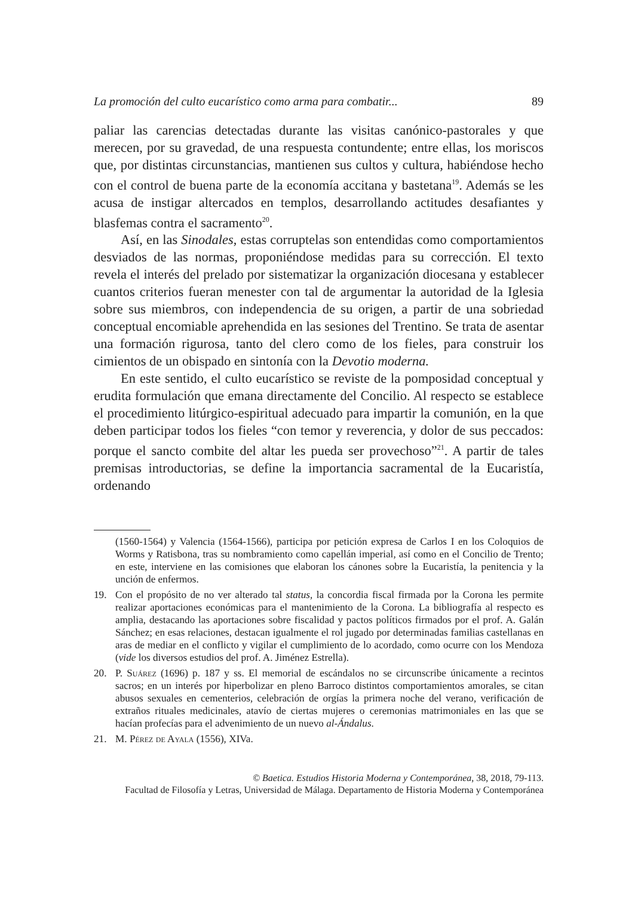La promoción del culto eucarístico como arma para combatir... 89
paliar las carencias detectadas durante las visitas canónico-pastorales y que merecen, por su gravedad, de una respuesta contundente; entre ellas, los moriscos que, por distintas circunstancias, mantienen sus cultos y cultura, habiéndose hecho con el control de buena parte de la economía accitana y bastetana<sup>19</sup>. Además se les acusa de instigar altercados en templos, desarrollando actitudes desafiantes y blasfemas contra el sacramento<sup>20</sup>.
Así, en las Sinodales, estas corruptelas son entendidas como comportamientos desviados de las normas, proponiéndose medidas para su corrección. El texto revela el interés del prelado por sistematizar la organización diocesana y establecer cuantos criterios fueran menester con tal de argumentar la autoridad de la Iglesia sobre sus miembros, con independencia de su origen, a partir de una sobriedad conceptual encomiable aprehendida en las sesiones del Trentino. Se trata de asentar una formación rigurosa, tanto del clero como de los fieles, para construir los cimientos de un obispado en sintonía con la Devotio moderna.
En este sentido, el culto eucarístico se reviste de la pomposidad conceptual y erudita formulación que emana directamente del Concilio. Al respecto se establece el procedimiento litúrgico-espiritual adecuado para impartir la comunión, en la que deben participar todos los fieles “con temor y reverencia, y dolor de sus peccados: porque el sancto combite del altar les pueda ser provechoso”<sup>21</sup>. A partir de tales premisas introductorias, se define la importancia sacramental de la Eucaristía, ordenando
(1560-1564) y Valencia (1564-1566), participa por petición expresa de Carlos I en los Coloquios de Worms y Ratisbona, tras su nombramiento como capellán imperial, así como en el Concilio de Trento; en este, interviene en las comisiones que elaboran los cánones sobre la Eucaristía, la penitencia y la unción de enfermos.
19. Con el propósito de no ver alterado tal status, la concordia fiscal firmada por la Corona les permite realizar aportaciones económicas para el mantenimiento de la Corona. La bibliografía al respecto es amplia, destacando las aportaciones sobre fiscalidad y pactos políticos firmados por el prof. A. Galán Sánchez; en esas relaciones, destacan igualmente el rol jugado por determinadas familias castellanas en aras de mediar en el conflicto y vigilar el cumplimiento de lo acordado, como ocurre con los Mendoza (vide los diversos estudios del prof. A. Jiménez Estrella).
20. P. Suárez (1696) p. 187 y ss. El memorial de escándalos no se circunscribe únicamente a recintos sacros; en un interés por hiperbolizar en pleno Barroco distintos comportamientos amorales, se citan abusos sexuales en cementerios, celebración de orgías la primera noche del verano, verificación de extraños rituales medicinales, atavío de ciertas mujeres o ceremonias matrimoniales en las que se hacían profecías para el advenimiento de un nuevo al-Ándalus.
21. M. Pérez de Ayala (1556), XIVa.
© Baetica. Estudios Historia Moderna y Contemporánea, 38, 2018, 79-113.
Facultad de Filosofía y Letras, Universidad de Málaga. Departamento de Historia Moderna y Contemporánea